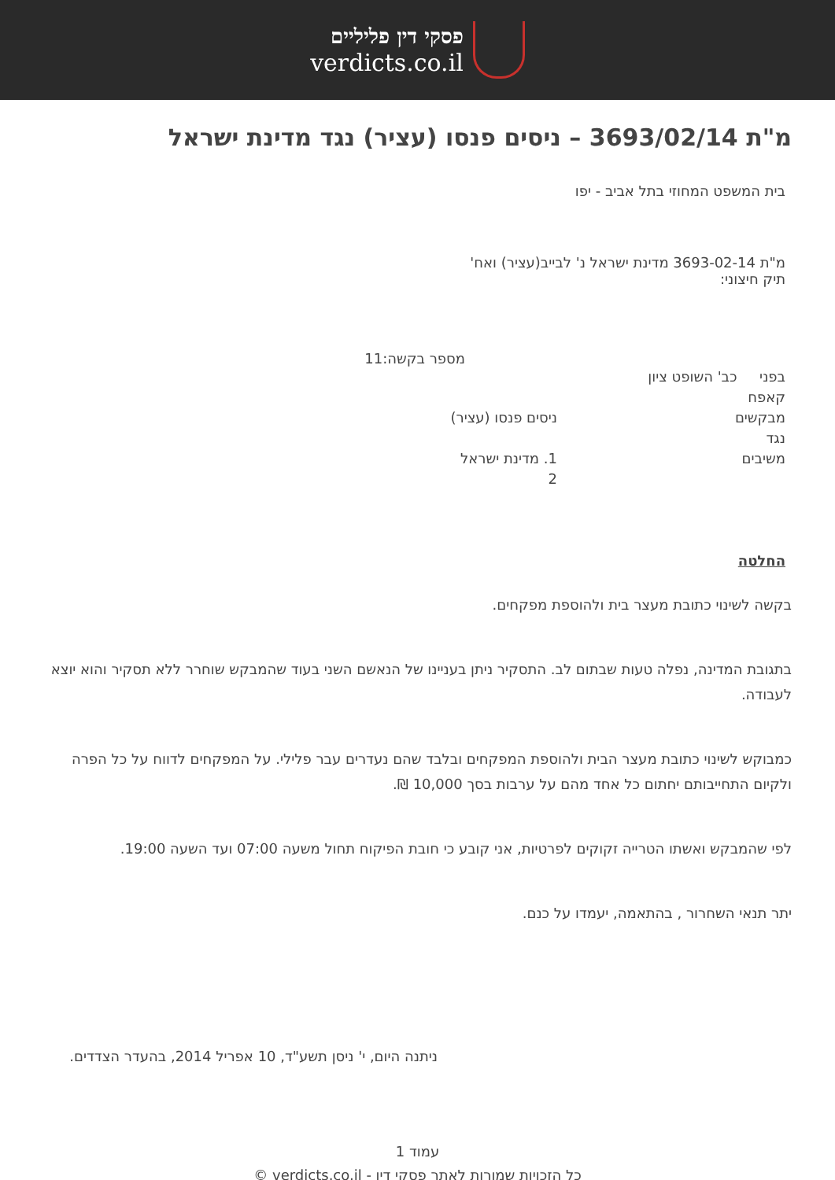פסקי דין פליליים
verdicts.co.il
מ"ת 3693/02/14 – ניסים פנסו (עציר) נגד מדינת ישראל
בית המשפט המחוזי בתל אביב - יפו
מ"ת 3693-02-14 מדינת ישראל נ' לבייב(עציר) ואח'
תיק חיצוני:
מספר בקשה:11
בפני כב' השופט ציון קאפח
מבקשים ניסים פנסו (עציר)
נגד
משיבים 1. מדינת ישראל
2
החלטה
בקשה לשינוי כתובת מעצר בית ולהוספת מפקחים.
בתגובת המדינה, נפלה טעות שבתום לב. התסקיר ניתן בעניינו של הנאשם השני בעוד שהמבקש שוחרר ללא תסקיר והוא יוצא לעבודה.
כמבוקש לשינוי כתובת מעצר הבית ולהוספת המפקחים ובלבד שהם נעדרים עבר פלילי. על המפקחים לדווח על כל הפרה ולקיום התחייבותם יחתום כל אחד מהם על ערבות בסך 10,000 ₪.
לפי שהמבקש ואשתו הטרייה זקוקים לפרטיות, אני קובע כי חובת הפיקוח תחול משעה 07:00 ועד השעה 19:00.
יתר תנאי השחרור , בהתאמה, יעמדו על כנם.
ניתנה היום, י' ניסן תשע"ד, 10 אפריל 2014, בהעדר הצדדים.
עמוד 1
כל הזכויות שמורות לאתר פסקי דין - verdicts.co.il ©